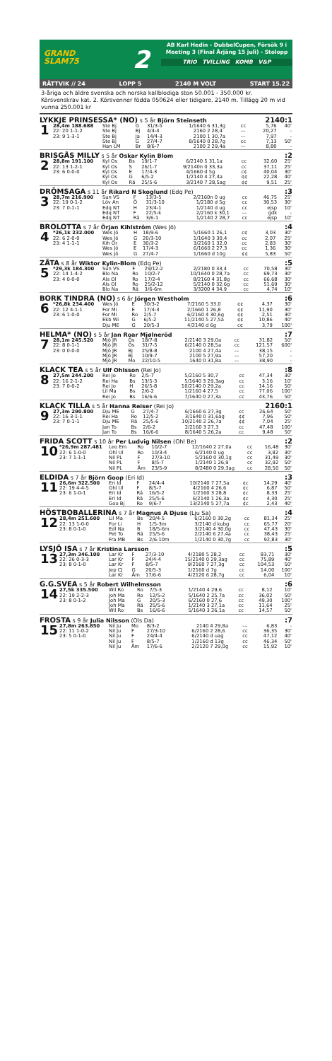GRAND
SLAM75
2
AB Karl Hedin - DubbelCupen, Försök 9 i
Meeting 3 (Final Årjäng 15 juli) - Stolopp
TRIO TVILLING KOMB V&P
RÄTTVIK // 24 LOPP 5 2140 M VOLT START 15.22
3-åriga och äldre svenska och norska kallblodiga ston 50.001 - 350.000 kr. Körsvenskrav kat. 2. Körsvenner födda 050624 eller tidigare. 2140 m. Tillägg 20 m vid vunna 250.001 kr
LYKKJE PRINSESSA* (NO) s 5 år Björn Steinseth 2140:1
| 1 | 28,4m 188.688 | Ste Bj | G | 31/3-5 | 1/1640 | 6 31,3g | cc | 5,76 | 40' |
| | 22: 20 1-1-2 | Ste Bj | Bj | 4/4-4 | 2160 | 2 28,4 | –– | 20,27 | - |
| | 23: 9 1-3-1 | Ste Bj | Ja | 14/4-3 | 2100 | 1 30,7a | –– | 7,97 | - |
| | | Ste Bj | G | 27/4-7 | 8/1640 | 0 28,7g | cc | 7,13 | 50' |
| | | Han LM | Br | 8/6-7 | 2100 | 2 29,4a | –– | 8,80 | - |
BRISGÅS MILLY s 5 år Oskar Kylin Blom:2
| 2 | 28,8m 191.100 | Kyl Os | Bs | 19/1-7 | 6/2140 | 5 31,1a | cc | 32,60 | 25' |
| | 22: 13 1-2-1 | Kyl Os | S | 26/1-7 | 9/2140n | 0 33,3a | cc | 37,11 | 25' |
| | 23: 6 0-0-0 | Kyl Os | E | 17/4-3 | 4/1660 | d 5g | c¢ | 40,04 | 30' |
| | | Kyl Os | G | 6/5-2 | 1/2140 | 4 27,4a | ¢¢ | 22,28 | 40' |
| | | Kyl Os | Rä | 25/5-6 | 3/2140 | 7 28,5ag | ¢¢ | 9,51 | 25' |
DRÖMSAGA s 11 år Rikard N Skoglund (Edq Pe):3
| 3 | 28,7m 216.900 | Sun VS | F | 13/3-5 | 2/2160n | 0 ug | cc | 46,75 | 25' |
| | 22: 19 0-1-2 | Löv An | Ö | 31/3-10 | 1/2180 | d 5g | cc | 30,53 | 30' |
| | 23: 7 0-1-1 | Edq NT | H | 23/4-1 | 1/2140 | d ug | cc | ejsp | 10' |
| | | Edq NT | F | 22/5-k | 2/2160 | k 30,1 | –– | gdk | - |
| | | Edq NT | Rä | 3/6-1 | 1/2140 | 2 28,7 | cc | ejsp | 10' |
BROLOTTA s 7 år Örjan Kihlström (Wes Jö):4
| 4 | *26,1k 232.000 | Wes Jö | H | 18/9-6 | 5/1660 | 1 26,1 | c¢ | 3,03 | 30' |
| | 22: 6 2-0-0 | Wes Jö | G | 20/3-10 | 1/1640 | 3 30,4 | cc | 2,07 | 25' |
| | 23: 4 1-1-1 | Kih Ör | E | 30/3-2 | 3/2160 | 1 32,0 | cc | 2,83 | 30' |
| | | Wes Jö | E | 17/4-3 | 6/1660 | 2 27,3 | cc | 1,36 | 30' |
| | | Wes Jö | G | 27/4-7 | 1/1660 | d 10g | ¢¢ | 5,83 | 50' |
ZÄTA s 8 år Wiktor Kylin-Blom (Edq Pe):5
| 5 | *29,3k 184.300 | Sun VS | F | 29/12-2 | 2/2180 | 0 33,4 | cc | 70,58 | 30' |
| | 22: 14 1-4-2 | Blo Na | Ro | 10/2-7 | 10/1640 | 0 28,7a | cc | 69,73 | 30' |
| | 23: 4 0-0-0 | Als Ol | Ro | 17/2-4 | 8/2160 | 4 31,8g | cc | 66,68 | 30' |
| | | Als Ol | Ro | 25/2-12 | 5/2140 | 0 32,6g | cc | 51,69 | 30' |
| | | Blo Na | Rä | 3/6-6m | 3/3200 | 4 34,9 | cc | 4,74 | 10' |
BORK TINDRA (NO) s 6 år Jörgen Westholm:6
| 6 | *26,8k 234.400 | Wes Jö | E | 30/3-2 | 7/2160 | 5 33,0 | ¢¢ | 4,37 | 30' |
| | 22: 12 4-1-1 | For Mi | E | 17/4-3 | 2/1660 | 1 26,8 | ¢¢ | 11,90 | 30' |
| | 23: 6 1-0-0 | For Mi | Ro | 2/5-7 | 6/2160 | 4 30,6g | ¢¢ | 2,51 | 30' |
| | | Ekb Wi | G | 6/5-2 | 11/2140 | 5 27,5a | ¢¢ | 10,86 | 40' |
| | | Dju ME | G | 20/5-3 | 4/2140 | d 6g | c¢ | 3,79 | 100' |
HELMA* (NO) s 5 år Jan Roar Mjølneröd:7
| 7 | 28,1m 245.520 | Mjö JR | Ös | 18/7-8 | 2/2140 | 3 29,0a | cc | 31,82 | 50' |
| | 22: 8 0-1-1 | Mjö JR | Ös | 31/7-5 | 6/2140 | 0 28,5a | cc | 121,57 | 600' |
| | 23: 0 0-0-0 | Mjö JR | Bj | 25/8-8 | 2100 | 4 27,4a | –– | 38,15 | - |
| | | Mjö JR | Bj | 10/9-7 | 2100 | 5 27,9a | –– | 57,20 | - |
| | | Mjö JR | Mo | 22/10-5 | 1640 | 0 31,8a | –– | 38,90 | - |
KLACK TEA s 5 år Ulf Ohlsson (Rei Jo):8
| 8 | 27,5m 244.200 | Rei Jo | Ro | 2/5-7 | 5/2160 | 5 30,7 | cc | 47,34 | 30' |
| | 22: 16 2-1-2 | Rei Ha | Bs | 13/5-3 | 5/1640 | 3 29,3ag | cc | 3,16 | 10' |
| | 23: 7 0-0-2 | Rei Jo | H | 26/5-8 | 10/2140 | 0 29,2a | cc | 14,16 | 50' |
| | | Lil Ma | Bs | 2/6-2 | 1/2160 | 4 27,5 | cc | 77,06 | 100' |
| | | Rei Jo | Bs | 16/6-6 | 7/1640 | 0 27,3a | cc | 43,76 | 50' |
KLACK TILLA s 5 år Hanna Reiser (Rei Jo) 2160:1
| 9 | 27,3m 290.800 | Dju ME | G | 27/4-7 | 6/1660 | 6 27,3g | cc | 26,64 | 50' |
| | 22: 16 3-1-1 | Rei Ha | Ro | 12/5-2 | 3/1640 | 0 31,6ag | ¢¢ | 7,96 | 50' |
| | 23: 7 0-1-1 | Dju ME | Rä | 25/5-6 | 10/2140 | 2 26,7a | ¢¢ | 7,04 | 25' |
| | | Jan To | Bs | 2/6-2 | 2/2160 | 3 27,3 | cc | 47,48 | 100' |
| | | Jan To | Bs | 16/6-6 | 8/1640 | 5 26,2a | cc | 9,48 | 50' |
FRIDA SCOTT s 10 år Per Ludvig Nilsen (Ohl Be):2
| 10 | *26,9m 287.481 | Leo Em | Ro | 10/2-7 | 12/1640 | 2 27,0a | cc | 16,48 | 30' |
| | 22: 6 1-0-0 | Ohl Ul | Ro | 10/3-4 | 6/2140 | 0 ug | cc | 3,82 | 30' |
| | 23: 7 1-1-1 | Nil PL | F | 27/3-10 | 5/2160 | 0 30,1g | cc | 31,49 | 30' |
| | | Nil PL | F | 8/5-7 | 1/2140 | 1 26,9 | cc | 32,92 | 50' |
| | | Nil PL | Åm | 23/5-9 | 8/2480 | 0 29,3ag | cc | 28,50 | 50' |
ELDIDA s 7 år Björn Goop (Eri Id):3
| 11 | 26,6m 322.500 | Eri Id | F | 24/4-4 | 10/2140 | 7 27,5a | ¢c | 14,29 | 40' |
| | 22: 19 4-4-5 | Ohl Ul | F | 8/5-7 | 4/2160 | 4 26,6 | ¢c | 6,87 | 50' |
| | 23: 6 1-0-1 | Eri Id | Rä | 16/5-2 | 1/2160 | 3 28,8 | ¢c | 8,33 | 25' |
| | | Eri Id | Rä | 25/5-6 | 6/2140 | 1 26,3a | ¢c | 4,30 | 25' |
| | | Goo Bj | Ro | 9/6-7 | 13/2140 | 5 27,7a | ¢c | 2,43 | 40' |
HÖSTBOBALLERINA s 7 år Magnus A Djuse (Lju Sa):4
| 12 | 28,4m 251.600 | Lil Ma | Bs | 20/4-5 | 6/2160 | 0 30,2g | cc | 81,34 | 25' |
| | 22: 13 1-0-0 | For Li | H | 1/5-3m | 3/2140 | d kubg | cc | 65,77 | 20' |
| | 23: 8 0-1-0 | Edl Na | B | 18/5-6m | 3/2140 | 4 30,0g | cc | 47,43 | 30' |
| | | Pet To | Rä | 25/5-6 | 2/2140 | 6 27,4a | cc | 38,43 | 25' |
| | | Fra MB | Bs | 2/6-10m | 1/2140 | 0 30,7g | cc | 92,83 | 30' |
LYSJÖ ISA s 7 år Kristina Larsson:5
| 13 | 27,3m 346.100 | Lar Kr | F | 27/3-10 | 4/2180 | 5 28,2 | cc | 83,71 | 30' |
| | 22: 26 0-3-3 | Lar Kr | F | 24/4-4 | 15/2140 | 0 29,3ag | cc | 75,89 | 40' |
| | 23: 8 0-1-0 | Lar Kr | F | 8/5-7 | 9/2160 | 7 27,3g | cc | 104,53 | 50' |
| | | Jep CJ | G | 20/5-3 | 1/2160 | d 7g | cc | 14,00 | 100' |
| | | Lar Kr | Åm | 17/6-6 | 4/2120 | 6 28,7g | cc | 6,04 | 10' |
G.G.SVEA s 5 år Robert Wilhelmsson:6
| 14 | 27,5k 335.500 | Wil Ro | Ro | 7/5-3 | 1/2140 | 4 29,6 | cc | 8,12 | 10' |
| | 22: 19 2-2-3 | Joh Ma | Ro | 12/5-2 | 5/1640 | 2 25,7a | cc | 36,02 | 50' |
| | 23: 8 0-1-2 | Joh Ma | G | 20/5-3 | 6/2160 | 0 27,6 | cc | 49,30 | 100' |
| | | Joh Ma | Rä | 25/5-6 | 1/2140 | 3 27,1a | cc | 11,64 | 25' |
| | | Wil Ro | Bs | 16/6-6 | 5/1640 | 3 26,1a | cc | 14,57 | 50' |
FROSTA s 9 år Julia Nilsson (Ols Da):7
| 15 | 27,8m 263.850 | Nil Ju | Mo | 8/3-2 | 2140 | 4 29,8a | –– | 6,83 | - |
| | 22: 11 1-0-2 | Nil Ju | F | 27/3-10 | 6/2160 | 2 28,6 | cc | 36,35 | 30' |
| | 23: 5 0-1-0 | Nil Ju | F | 24/4-4 | 6/2140 | d uag | cc | 47,12 | 40' |
| | | Nil Ju | F | 8/5-7 | 1/2160 | d 13g | cc | 46,34 | 50' |
| | | Nil Ju | Åm | 17/6-6 | 2/2120 | 7 29,0g | cc | 15,92 | 10' |